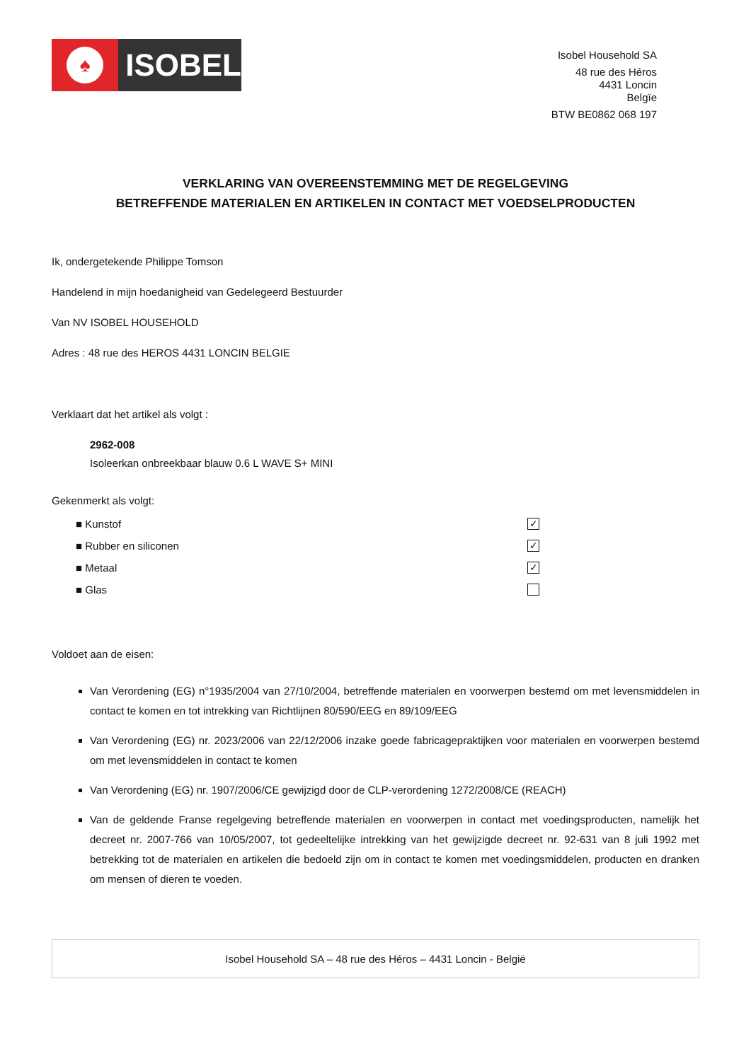♠
ISOBEL
Isobel Household SA
48 rue des Héros
4431 Loncin
Belgïe
BTW BE0862 068 197
VERKLARING VAN OVEREENSTEMMING MET DE REGELGEVING
BETREFFENDE MATERIALEN EN ARTIKELEN IN CONTACT MET VOEDSELPRODUCTEN
Ik, ondergetekende Philippe Tomson
Handelend in mijn hoedanigheid van Gedelegeerd Bestuurder
Van NV ISOBEL HOUSEHOLD
Adres : 48 rue des HEROS 4431 LONCIN BELGIE
Verklaart dat het artikel als volgt :
2962-008
Isoleerkan onbreekbaar blauw 0.6 L WAVE S+ MINI
Gekenmerkt als volgt:
■ Kunstof ✓
■ Rubber en siliconen ✓
■ Metaal ✓
■ Glas
Voldoet aan de eisen:
Van Verordening (EG) n°1935/2004 van 27/10/2004, betreffende materialen en voorwerpen bestemd om met levensmiddelen in contact te komen en tot intrekking van Richtlijnen 80/590/EEG en 89/109/EEG
Van Verordening (EG) nr. 2023/2006 van 22/12/2006 inzake goede fabricagepraktijken voor materialen en voorwerpen bestemd om met levensmiddelen in contact te komen
Van Verordening (EG) nr. 1907/2006/CE gewijzigd door de CLP-verordening 1272/2008/CE (REACH)
Van de geldende Franse regelgeving betreffende materialen en voorwerpen in contact met voedingsproducten, namelijk het decreet nr. 2007-766 van 10/05/2007, tot gedeeltelijke intrekking van het gewijzigde decreet nr. 92-631 van 8 juli 1992 met betrekking tot de materialen en artikelen die bedoeld zijn om in contact te komen met voedingsmiddelen, producten en dranken om mensen of dieren te voeden.
Isobel Household SA – 48 rue des Héros – 4431 Loncin - België